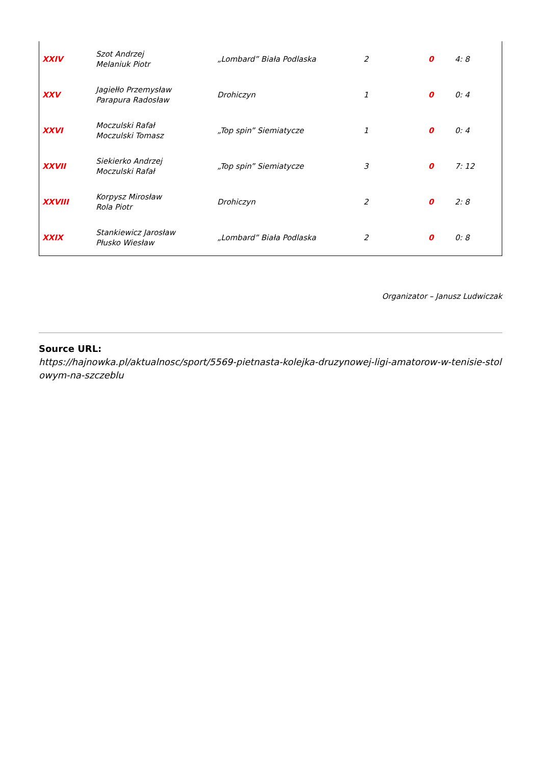| XXIV | Szot Andrzej Melaniuk Piotr | „Lombard” Biała Podlaska | 2 | 0 | 4: 8 |
| XXV | Jagiełło Przemysław Parapura Radosław | Drohiczyn | 1 | 0 | 0: 4 |
| XXVI | Moczulski Rafał Moczulski Tomasz | „Top spin” Siemiatycze | 1 | 0 | 0: 4 |
| XXVII | Siekierko Andrzej Moczulski Rafał | „Top spin” Siemiatycze | 3 | 0 | 7: 12 |
| XXVIII | Korpysz Mirosław Rola Piotr | Drohiczyn | 2 | 0 | 2: 8 |
| XXIX | Stankiewicz Jarosław Płusko Wiesław | „Lombard” Biała Podlaska | 2 | 0 | 0: 8 |
Organizator – Janusz Ludwiczak
Source URL:
https://hajnowka.pl/aktualnosc/sport/5569-pietnasta-kolejka-druzynowej-ligi-amatorow-w-tenisie-stolowym-na-szczeblu